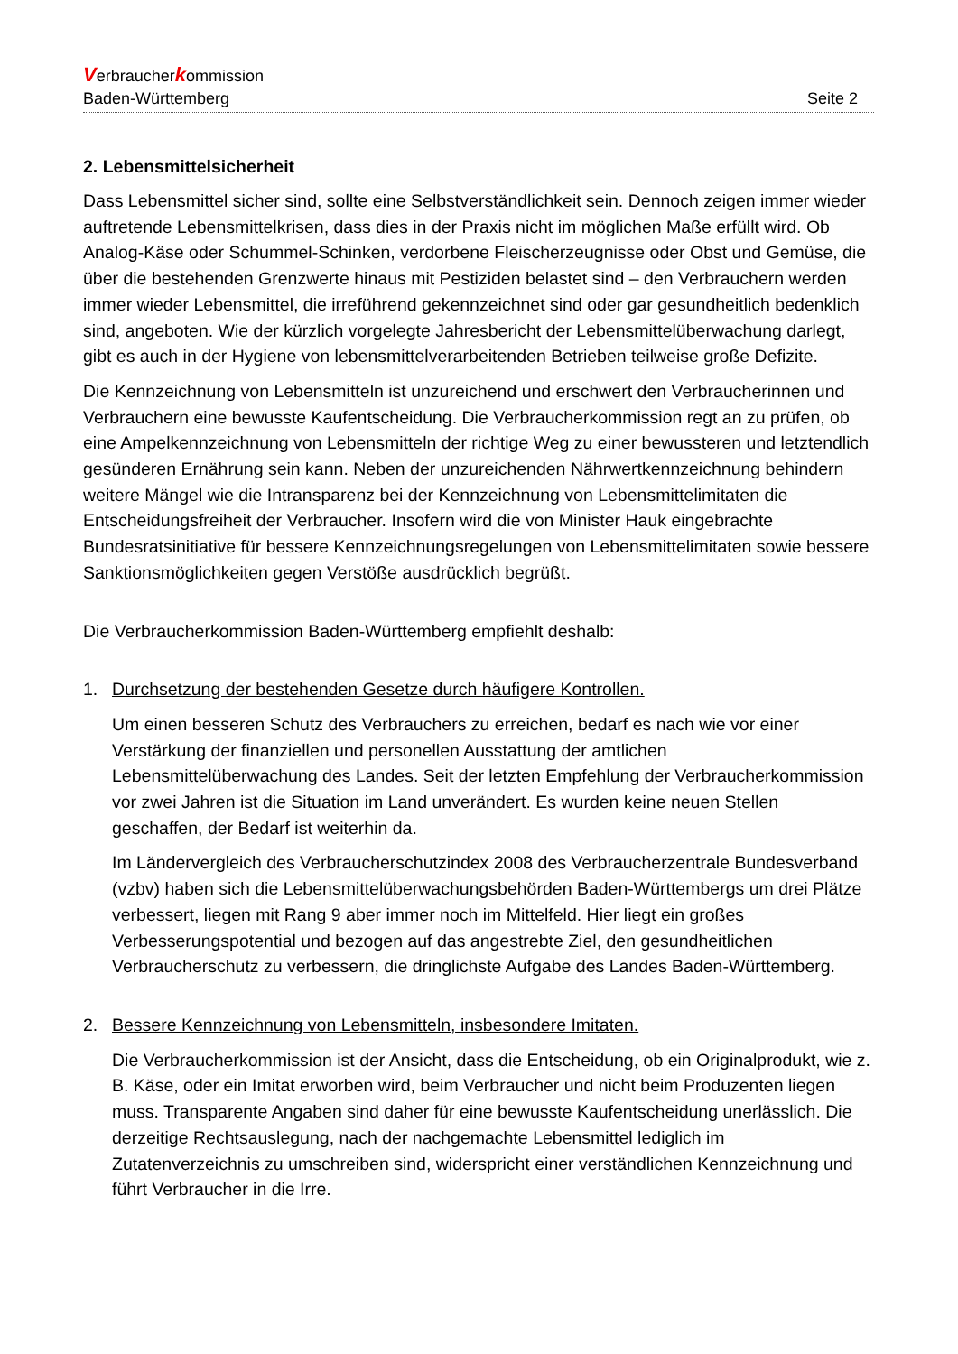Verbraucherkommission
Baden-Württemberg Seite 2
2. Lebensmittelsicherheit
Dass Lebensmittel sicher sind, sollte eine Selbstverständlichkeit sein. Dennoch zeigen immer wieder auftretende Lebensmittelkrisen, dass dies in der Praxis nicht im möglichen Maße erfüllt wird. Ob Analog-Käse oder Schummel-Schinken, verdorbene Fleischerzeugnisse oder Obst und Gemüse, die über die bestehenden Grenzwerte hinaus mit Pestiziden belastet sind – den Verbrauchern werden immer wieder Lebensmittel, die irreführend gekennzeichnet sind oder gar gesundheitlich bedenklich sind, angeboten. Wie der kürzlich vorgelegte Jahresbericht der Lebensmittelüberwachung darlegt, gibt es auch in der Hygiene von lebensmittelverarbeitenden Betrieben teilweise große Defizite.
Die Kennzeichnung von Lebensmitteln ist unzureichend und erschwert den Verbraucherinnen und Verbrauchern eine bewusste Kaufentscheidung. Die Verbraucherkommission regt an zu prüfen, ob eine Ampelkennzeichnung von Lebensmitteln der richtige Weg zu einer bewussteren und letztendlich gesünderen Ernährung sein kann. Neben der unzureichenden Nährwertkennzeichnung behindern weitere Mängel wie die Intransparenz bei der Kennzeichnung von Lebensmittelimitaten die Entscheidungsfreiheit der Verbraucher. Insofern wird die von Minister Hauk eingebrachte Bundesratsinitiative für bessere Kennzeichnungsregelungen von Lebensmittelimitaten sowie bessere Sanktionsmöglichkeiten gegen Verstöße ausdrücklich begrüßt.
Die Verbraucherkommission Baden-Württemberg empfiehlt deshalb:
1. Durchsetzung der bestehenden Gesetze durch häufigere Kontrollen.
Um einen besseren Schutz des Verbrauchers zu erreichen, bedarf es nach wie vor einer Verstärkung der finanziellen und personellen Ausstattung der amtlichen Lebensmittelüberwachung des Landes. Seit der letzten Empfehlung der Verbraucherkommission vor zwei Jahren ist die Situation im Land unverändert. Es wurden keine neuen Stellen geschaffen, der Bedarf ist weiterhin da.
Im Ländervergleich des Verbraucherschutzindex 2008 des Verbraucherzentrale Bundesverband (vzbv) haben sich die Lebensmittelüberwachungsbehörden Baden-Württembergs um drei Plätze verbessert, liegen mit Rang 9 aber immer noch im Mittelfeld. Hier liegt ein großes Verbesserungspotential und bezogen auf das angestrebte Ziel, den gesundheitlichen Verbraucherschutz zu verbessern, die dringlichste Aufgabe des Landes Baden-Württemberg.
2. Bessere Kennzeichnung von Lebensmitteln, insbesondere Imitaten.
Die Verbraucherkommission ist der Ansicht, dass die Entscheidung, ob ein Originalprodukt, wie z. B. Käse, oder ein Imitat erworben wird, beim Verbraucher und nicht beim Produzenten liegen muss. Transparente Angaben sind daher für eine bewusste Kaufentscheidung unerlässlich. Die derzeitige Rechtsauslegung, nach der nachgemachte Lebensmittel lediglich im Zutatenverzeichnis zu umschreiben sind, widerspricht einer verständlichen Kennzeichnung und führt Verbraucher in die Irre.